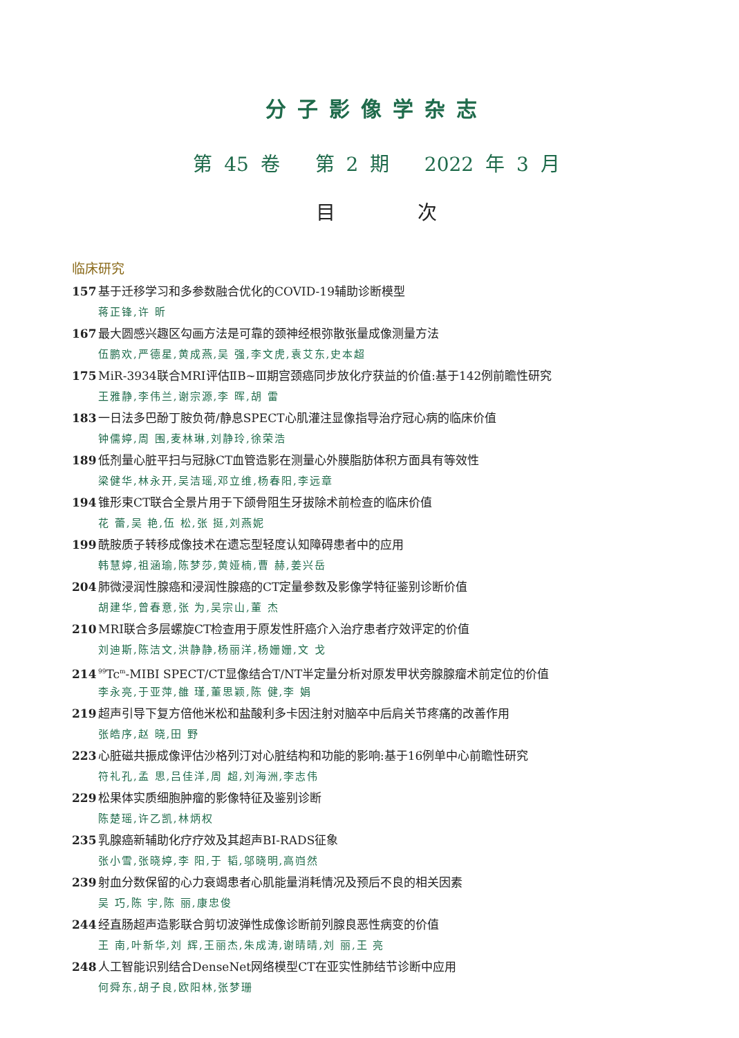分子影像学杂志
第 45 卷 第 2 期 2022 年 3 月
目 次
临床研究
157 基于迁移学习和多参数融合优化的COVID-19辅助诊断模型
蒋正锋,许 昕
167 最大圆感兴趣区勾画方法是可靠的颈神经根弥散张量成像测量方法
伍鹏欢,严德星,黄成燕,吴 强,李文虎,袁艾东,史本超
175 MiR-3934联合MRI评估ⅡB~Ⅲ期宫颈癌同步放化疗获益的价值:基于142例前瞻性研究
王雅静,李伟兰,谢宗源,李 晖,胡 雷
183 一日法多巴酚丁胺负荷/静息SPECT心肌灌注显像指导治疗冠心病的临床价值
钟儒婷,周 围,麦林琳,刘静玲,徐荣浩
189 低剂量心脏平扫与冠脉CT血管造影在测量心外膜脂肪体积方面具有等效性
梁健华,林永开,吴洁瑶,邓立维,杨春阳,李远章
194 锥形束CT联合全景片用于下颌骨阻生牙拔除术前检查的临床价值
花 蕾,吴 艳,伍 松,张 挺,刘燕妮
199 酰胺质子转移成像技术在遗忘型轻度认知障碍患者中的应用
韩慧婷,祖涵瑜,陈梦莎,黄娅楠,曹 赫,姜兴岳
204 肺微浸润性腺癌和浸润性腺癌的CT定量参数及影像学特征鉴别诊断价值
胡建华,曾春意,张 为,吴宗山,董 杰
210 MRI联合多层螺旋CT检查用于原发性肝癌介入治疗患者疗效评定的价值
刘迪斯,陈洁文,洪静静,杨丽洋,杨姗姗,文 戈
214<sup>99</sup>Tc<sup>m</sup>-MIBI SPECT/CT显像结合T/NT半定量分析对原发甲状旁腺腺瘤术前定位的价值
李永亮,于亚萍,雒 瑾,董思颖,陈 健,李 娟
219 超声引导下复方倍他米松和盐酸利多卡因注射对脑卒中后肩关节疼痛的改善作用
张皓序,赵 晓,田 野
223 心脏磁共振成像评估沙格列汀对心脏结构和功能的影响:基于16例单中心前瞻性研究
符礼孔,孟 思,吕佳洋,周 超,刘海洲,李志伟
229 松果体实质细胞肿瘤的影像特征及鉴别诊断
陈楚瑶,许乙凯,林炳权
235 乳腺癌新辅助化疗疗效及其超声BI-RADS征象
张小雪,张晓婷,李 阳,于 韬,邬晓明,高岿然
239 射血分数保留的心力衰竭患者心肌能量消耗情况及预后不良的相关因素
吴 巧,陈 宇,陈 丽,康忠俊
244 经直肠超声造影联合剪切波弹性成像诊断前列腺良恶性病变的价值
王 南,叶新华,刘 辉,王丽杰,朱成涛,谢晴晴,刘 丽,王 亮
248 人工智能识别结合DenseNet网络模型CT在亚实性肺结节诊断中应用
何舜东,胡子良,欧阳林,张梦珊